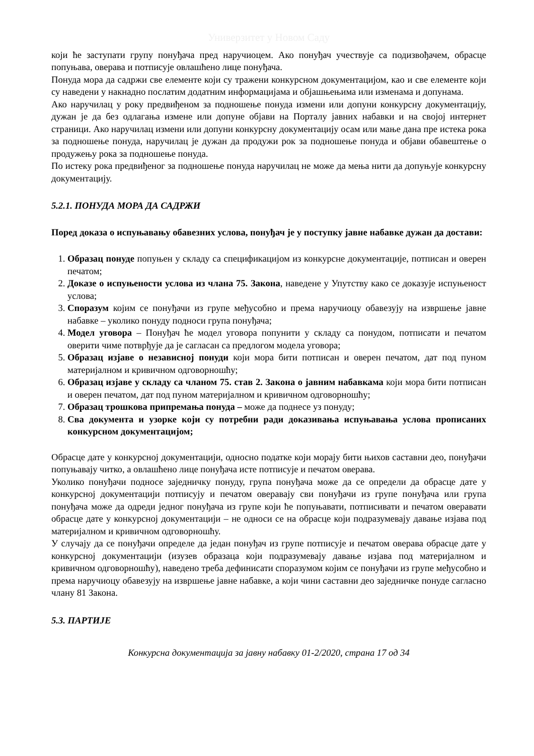Универзитет у Новом Саду
који ће заступати групу понуђача пред наручиоцем. Ако понуђач учествује са подизвођачем, обрасце попуњава, оверава и потписује овлашћено лице понуђача.
Понуда мора да садржи све елементе који су тражени конкурсном документацијом, као и све елементе који су наведени у накнадно послатим додатним информацијама и објашњењима или изменама и допунама.
Ако наручилац у року предвиђеном за подношење понуда измени или допуни конкурсну документацију, дужан је да без одлагања измене или допуне објави на Порталу јавних набавки и на својој интернет страници. Ако наручилац измени или допуни конкурсну документацију осам или мање дана пре истека рока за подношење понуда, наручилац је дужан да продужи рок за подношење понуда и објави обавештење о продужењу рока за подношење понуда.
По истеку рока предвиђеног за подношење понуда наручилац не може да мења нити да допуњује конкурсну документацију.
5.2.1. ПОНУДА МОРА ДА САДРЖИ
Поред доказа о испуњавању обавезних услова, понуђач је у поступку јавне набавке дужан да достави:
1. Образац понуде попуњен у складу са спецификацијом из конкурсне документације, потписан и оверен печатом;
2. Доказе о испуњености услова из члана 75. Закона, наведене у Упутству како се доказује испуњеност услова;
3. Споразум којим се понуђачи из групе међусобно и према наручиоцу обавезују на извршење јавне набавке – уколико понуду подноси група понуђача;
4. Модел уговора – Понуђач ће модел уговора попунити у складу са понудом, потписати и печатом оверити чиме потврђује да је сагласан са предлогом модела уговора;
5. Образац изјаве о независној понуди који мора бити потписан и оверен печатом, дат под пуном материјалном и кривичном одговорношћу;
6. Образац изјаве у складу са чланом 75. став 2. Закона о јавним набавкама који мора бити потписан и оверен печатом, дат под пуном материјалном и кривичном одговорношћу;
7. Образац трошкова припремања понуда – може да поднесе уз понуду;
8. Сва документа и узорке који су потребни ради доказивања испуњавања услова прописаних конкурсном документацијом;
Обрасце дате у конкурсној документацији, односно податке који морају бити њихов саставни део, понуђачи попуњавају читко, а овлашћено лице понуђача исте потписује и печатом оверава.
Уколико понуђачи подносе заједничку понуду, група понуђача може да се определи да обрасце дате у конкурсној документацији потписују и печатом оверавају сви понуђачи из групе понуђача или група понуђача може да одреди једног понуђача из групе који ће попуњавати, потписивати и печатом оверавати обрасце дате у конкурсној документацији – не односи се на обрасце који подразумевају давање изјава под материјалном и кривичном одговорношћу.
У случају да се понуђачи определе да један понуђач из групе потписује и печатом оверава обрасце дате у конкурсној документацији (изузев образаца који подразумевају давање изјава под материјалном и кривичном одговорношћу), наведено треба дефинисати споразумом којим се понуђачи из групе међусобно и према наручиоцу обавезују на извршење јавне набавке, а који чини саставни део заједничке понуде сагласно члану 81 Закона.
5.3. ПАРТИЈЕ
Конкурсна документација за јавну набавку 01-2/2020, страна 17 од 34